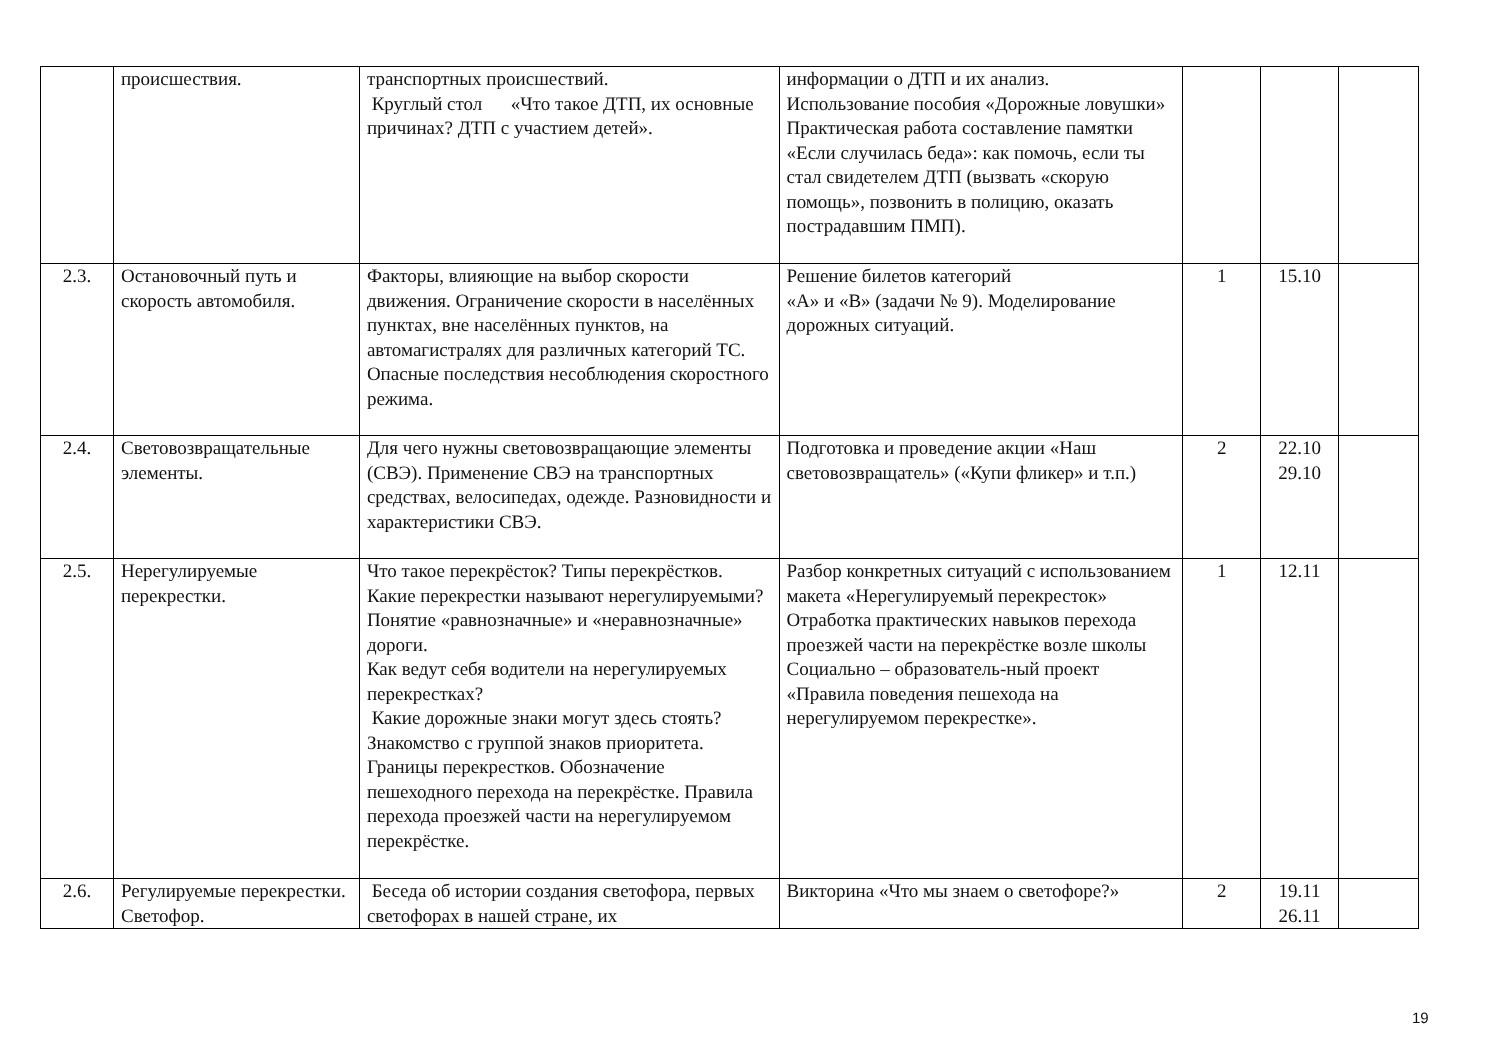| | происшествия. | транспортных происшествий. Круглый стол «Что такое ДТП, их основные причинах? ДТП с участием детей». | информации о ДТП и их анализ. Использование пособия «Дорожные ловушки» Практическая работа составление памятки «Если случилась беда»: как помочь, если ты стал свидетелем ДТП (вызвать «скорую помощь», позвонить в полицию, оказать пострадавшим ПМП). | | | |
| 2.3. | Остановочный путь и скорость автомобиля. | Факторы, влияющие на выбор скорости движения. Ограничение скорости в населённых пунктах, вне населённых пунктов, на автомагистралях для различных категорий ТС. Опасные последствия несоблюдения скоростного режима. | Решение билетов категорий «А» и «В» (задачи № 9). Моделирование дорожных ситуаций. | 1 | 15.10 | |
| 2.4. | Световозвращательные элементы. | Для чего нужны световозвращающие элементы (СВЭ). Применение СВЭ на транспортных средствах, велосипедах, одежде. Разновидности и характеристики СВЭ. | Подготовка и проведение акции «Наш световозвращатель» («Купи фликер» и т.п.) | 2 | 22.10 29.10 | |
| 2.5. | Нерегулируемые перекрестки. | Что такое перекрёсток? Типы перекрёстков. Какие перекрестки называют нерегулируемыми? Понятие «равнозначные» и «неравнозначные» дороги. Как ведут себя водители на нерегулируемых перекрестках? Какие дорожные знаки могут здесь стоять? Знакомство с группой знаков приоритета. Границы перекрестков. Обозначение пешеходного перехода на перекрёстке. Правила перехода проезжей части на нерегулируемом перекрёстке. | Разбор конкретных ситуаций с использованием макета «Нерегулируемый перекресток» Отработка практических навыков перехода проезжей части на перекрёстке возле школы Социально – образователь-ный проект «Правила поведения пешехода на нерегулируемом перекрестке». | 1 | 12.11 | |
| 2.6. | Регулируемые перекрестки. Светофор. | Беседа об истории создания светофора, первых светофорах в нашей стране, их | Викторина «Что мы знаем о светофоре?» | 2 | 19.11 26.11 | |
19